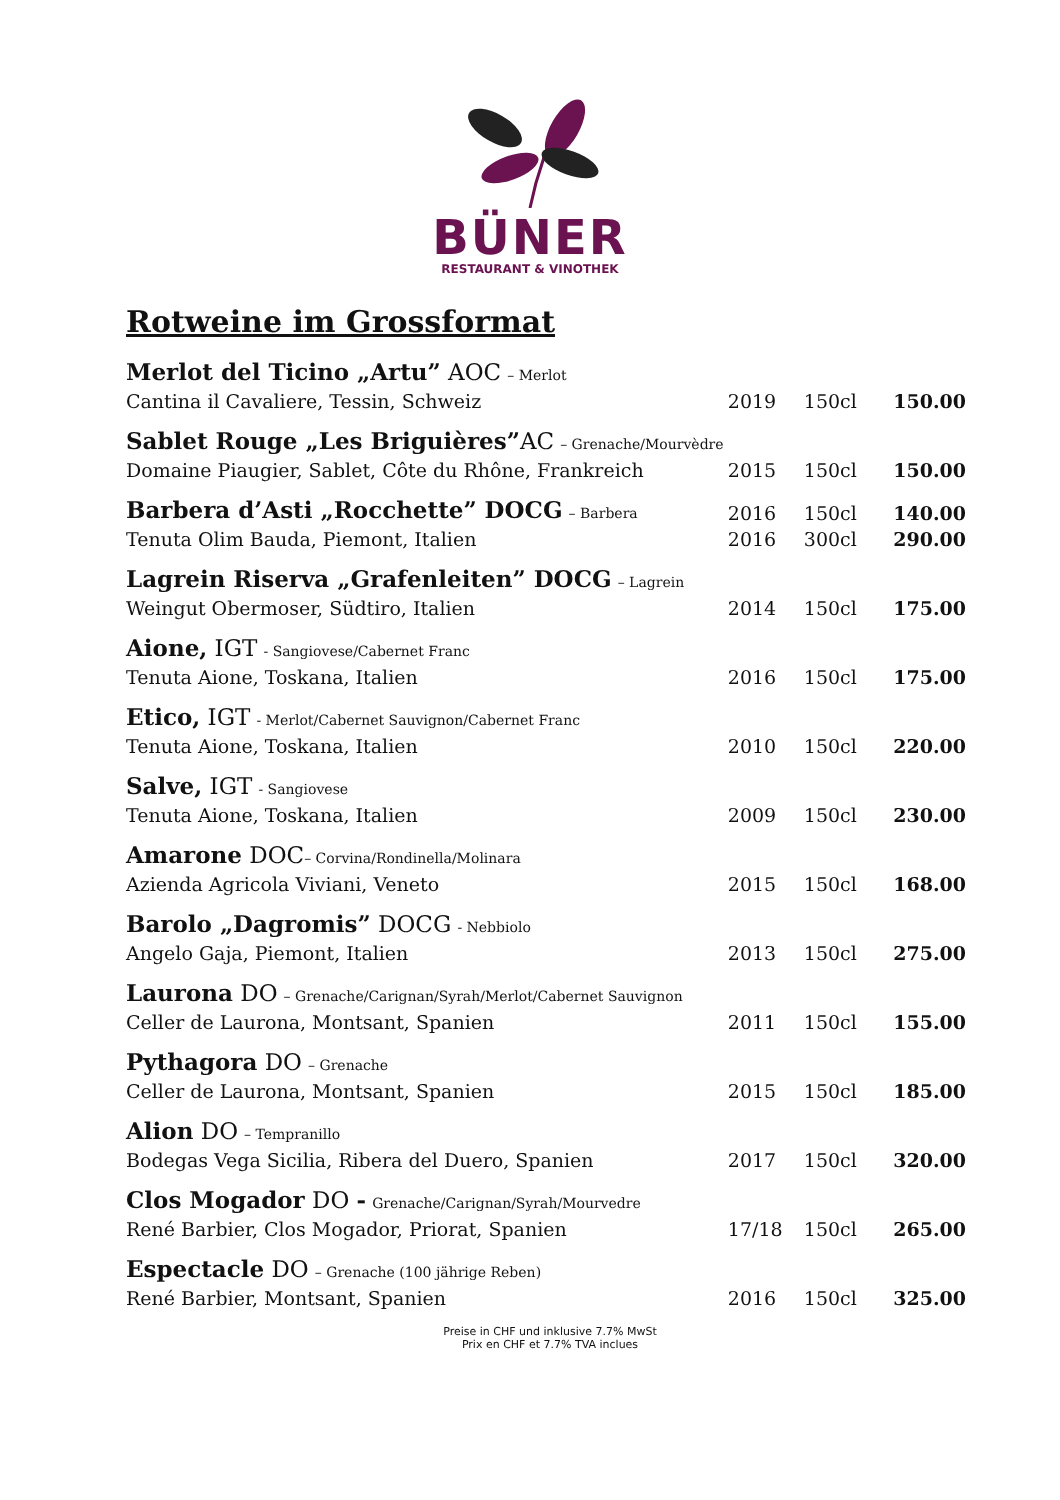BÜNER
RESTAURANT & VINOTHEK
Rotweine im Grossformat
| Merlot del Ticino „Artu” AOC – Merlot | | | |
| Cantina il Cavaliere, Tessin, Schweiz | 2019 | 150cl | 150.00 |
| Sablet Rouge „Les Briguières” AC – Grenache/Mourvèdre | | | |
| Domaine Piaugier, Sablet, Côte du Rhône, Frankreich | 2015 | 150cl | 150.00 |
| Barbera d’Asti „Rocchette” DOCG – Barbera | 2016 | 150cl | 140.00 |
| Tenuta Olim Bauda, Piemont, Italien | 2016 | 300cl | 290.00 |
| Lagrein Riserva „Grafenleiten” DOCG – Lagrein | | | |
| Weingut Obermoser, Südtiro, Italien | 2014 | 150cl | 175.00 |
| Aione, IGT - Sangiovese/Cabernet Franc | | | |
| Tenuta Aione, Toskana, Italien | 2016 | 150cl | 175.00 |
| Etico, IGT - Merlot/Cabernet Sauvignon/Cabernet Franc | | | |
| Tenuta Aione, Toskana, Italien | 2010 | 150cl | 220.00 |
| Salve, IGT - Sangiovese | | | |
| Tenuta Aione, Toskana, Italien | 2009 | 150cl | 230.00 |
| Amarone DOC – Corvina/Rondinella/Molinara | | | |
| Azienda Agricola Viviani, Veneto | 2015 | 150cl | 168.00 |
| Barolo „Dagromis” DOCG - Nebbiolo | | | |
| Angelo Gaja, Piemont, Italien | 2013 | 150cl | 275.00 |
| Laurona DO – Grenache/Carignan/Syrah/Merlot/Cabernet Sauvignon | | | |
| Celler de Laurona, Montsant, Spanien | 2011 | 150cl | 155.00 |
| Pythagora DO – Grenache | | | |
| Celler de Laurona, Montsant, Spanien | 2015 | 150cl | 185.00 |
| Alion DO – Tempranillo | | | |
| Bodegas Vega Sicilia, Ribera del Duero, Spanien | 2017 | 150cl | 320.00 |
| Clos Mogador DO - Grenache/Carignan/Syrah/Mourvedre | | | |
| René Barbier, Clos Mogador, Priorat, Spanien | 17/18 | 150cl | 265.00 |
| Espectacle DO – Grenache (100 jährige Reben) | | | |
| René Barbier, Montsant, Spanien | 2016 | 150cl | 325.00 |
Preise in CHF und inklusive 7.7% MwSt
Prix en CHF et 7.7% TVA inclues